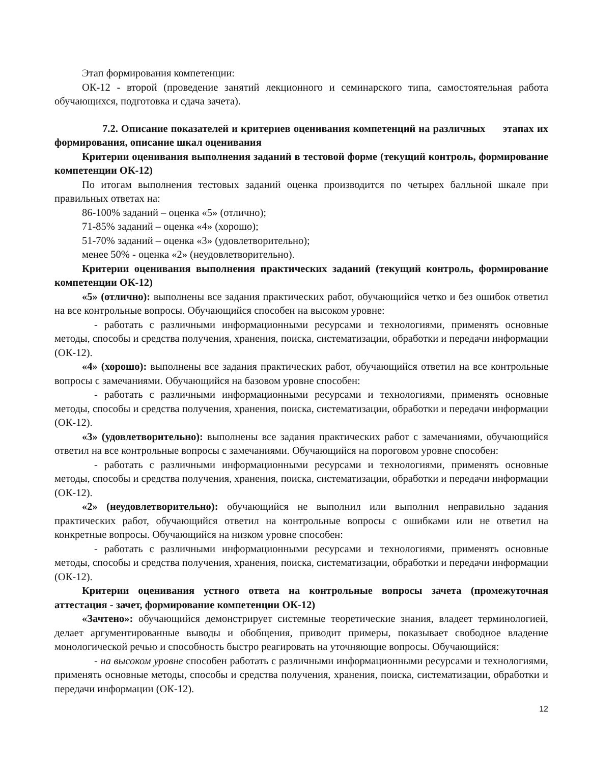Этап формирования компетенции:
ОК-12 - второй (проведение занятий лекционного и семинарского типа, самостоятельная работа обучающихся, подготовка и сдача зачета).
7.2. Описание показателей и критериев оценивания компетенций на различных этапах их формирования, описание шкал оценивания
Критерии оценивания выполнения заданий в тестовой форме (текущий контроль, формирование компетенции ОК-12)
По итогам выполнения тестовых заданий оценка производится по четырех балльной шкале при правильных ответах на:
86-100% заданий – оценка «5» (отлично);
71-85% заданий – оценка «4» (хорошо);
51-70% заданий – оценка «3» (удовлетворительно);
менее 50% - оценка «2» (неудовлетворительно).
Критерии оценивания выполнения практических заданий (текущий контроль, формирование компетенции ОК-12)
«5» (отлично): выполнены все задания практических работ, обучающийся четко и без ошибок ответил на все контрольные вопросы. Обучающийся способен на высоком уровне:
- работать с различными информационными ресурсами и технологиями, применять основные методы, способы и средства получения, хранения, поиска, систематизации, обработки и передачи информации (ОК-12).
«4» (хорошо): выполнены все задания практических работ, обучающийся ответил на все контрольные вопросы с замечаниями. Обучающийся на базовом уровне способен:
- работать с различными информационными ресурсами и технологиями, применять основные методы, способы и средства получения, хранения, поиска, систематизации, обработки и передачи информации (ОК-12).
«3» (удовлетворительно): выполнены все задания практических работ с замечаниями, обучающийся ответил на все контрольные вопросы с замечаниями. Обучающийся на пороговом уровне способен:
- работать с различными информационными ресурсами и технологиями, применять основные методы, способы и средства получения, хранения, поиска, систематизации, обработки и передачи информации (ОК-12).
«2» (неудовлетворительно): обучающийся не выполнил или выполнил неправильно задания практических работ, обучающийся ответил на контрольные вопросы с ошибками или не ответил на конкретные вопросы. Обучающийся на низком уровне способен:
- работать с различными информационными ресурсами и технологиями, применять основные методы, способы и средства получения, хранения, поиска, систематизации, обработки и передачи информации (ОК-12).
Критерии оценивания устного ответа на контрольные вопросы зачета (промежуточная аттестация - зачет, формирование компетенции ОК-12)
«Зачтено»: обучающийся демонстрирует системные теоретические знания, владеет терминологией, делает аргументированные выводы и обобщения, приводит примеры, показывает свободное владение монологической речью и способность быстро реагировать на уточняющие вопросы. Обучающийся:
- на высоком уровне способен работать с различными информационными ресурсами и технологиями, применять основные методы, способы и средства получения, хранения, поиска, систематизации, обработки и передачи информации (ОК-12).
12